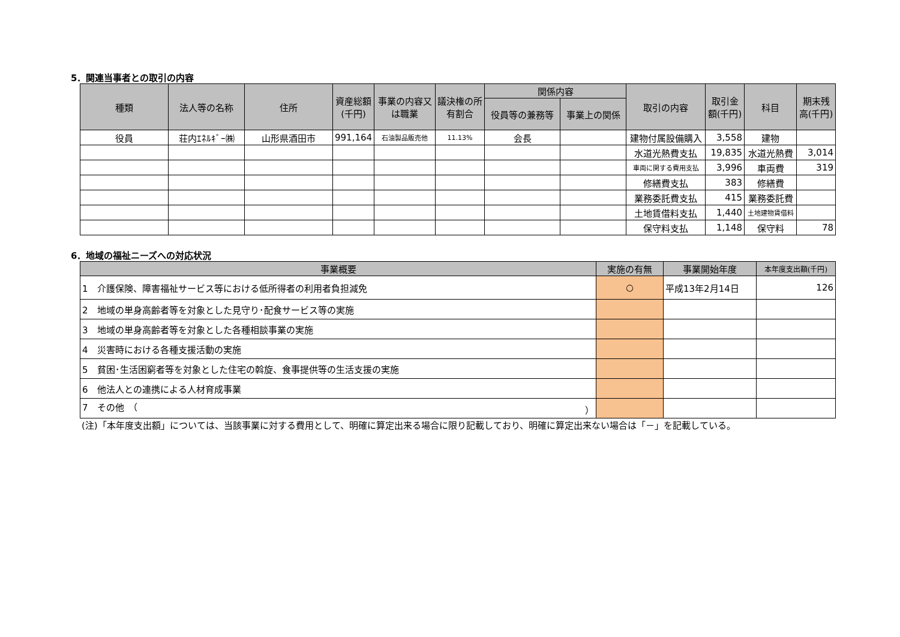5．関連当事者との取引の内容
| 種類 | 法人等の名称 | 住所 | 資産総額(千円) | 事業の内容又は職業 | 議決権の所有割合 | 関係内容 | | 取引の内容 | 取引金額(千円) | 科目 | 期末残高(千円) |
| --- | --- | --- | --- | --- | --- | --- | --- | --- | --- | --- | --- |
| | | | | | | 役員等の兼務等 | 事業上の関係 | | | | |
| 役員 | 荘内ｴﾈﾙｷﾞｰ㈱ | 山形県酒田市 | 991,164 | 石油製品販売他 | 11.13% | 会長 | | 建物付属設備購入 | 3,558 | 建物 | |
| | | | | | | | | 水道光熱費支払 | 19,835 | 水道光熱費 | 3,014 |
| | | | | | | | | 車両に関する費用支払 | 3,996 | 車両費 | 319 |
| | | | | | | | | 修繕費支払 | 383 | 修繕費 | |
| | | | | | | | | 業務委託費支払 | 415 | 業務委託費 | |
| | | | | | | | | 土地賃借料支払 | 1,440 | 土地建物賃借料 | |
| | | | | | | | | 保守料支払 | 1,148 | 保守料 | 78 |
6．地域の福祉ニーズへの対応状況
| 事業概要 | 実施の有無 | 事業開始年度 | 本年度支出額(千円) |
| --- | --- | --- | --- |
| 1 介護保険、障害福祉サービス等における低所得者の利用者負担減免 | ○ | 平成13年2月14日 | 126 |
| 2 地域の単身高齢者等を対象とした見守り･配食サービス等の実施 | | | |
| 3 地域の単身高齢者等を対象とした各種相談事業の実施 | | | |
| 4 災害時における各種支援活動の実施 | | | |
| 5 貧困･生活困窮者等を対象とした住宅の斡旋、食事提供等の生活支援の実施 | | | |
| 6 他法人との連携による人材育成事業 | | | |
| 7 その他 （ ） | | | |
(注)「本年度支出額」については、当該事業に対する費用として、明確に算定出来る場合に限り記載しており、明確に算定出来ない場合は「－」を記載している。